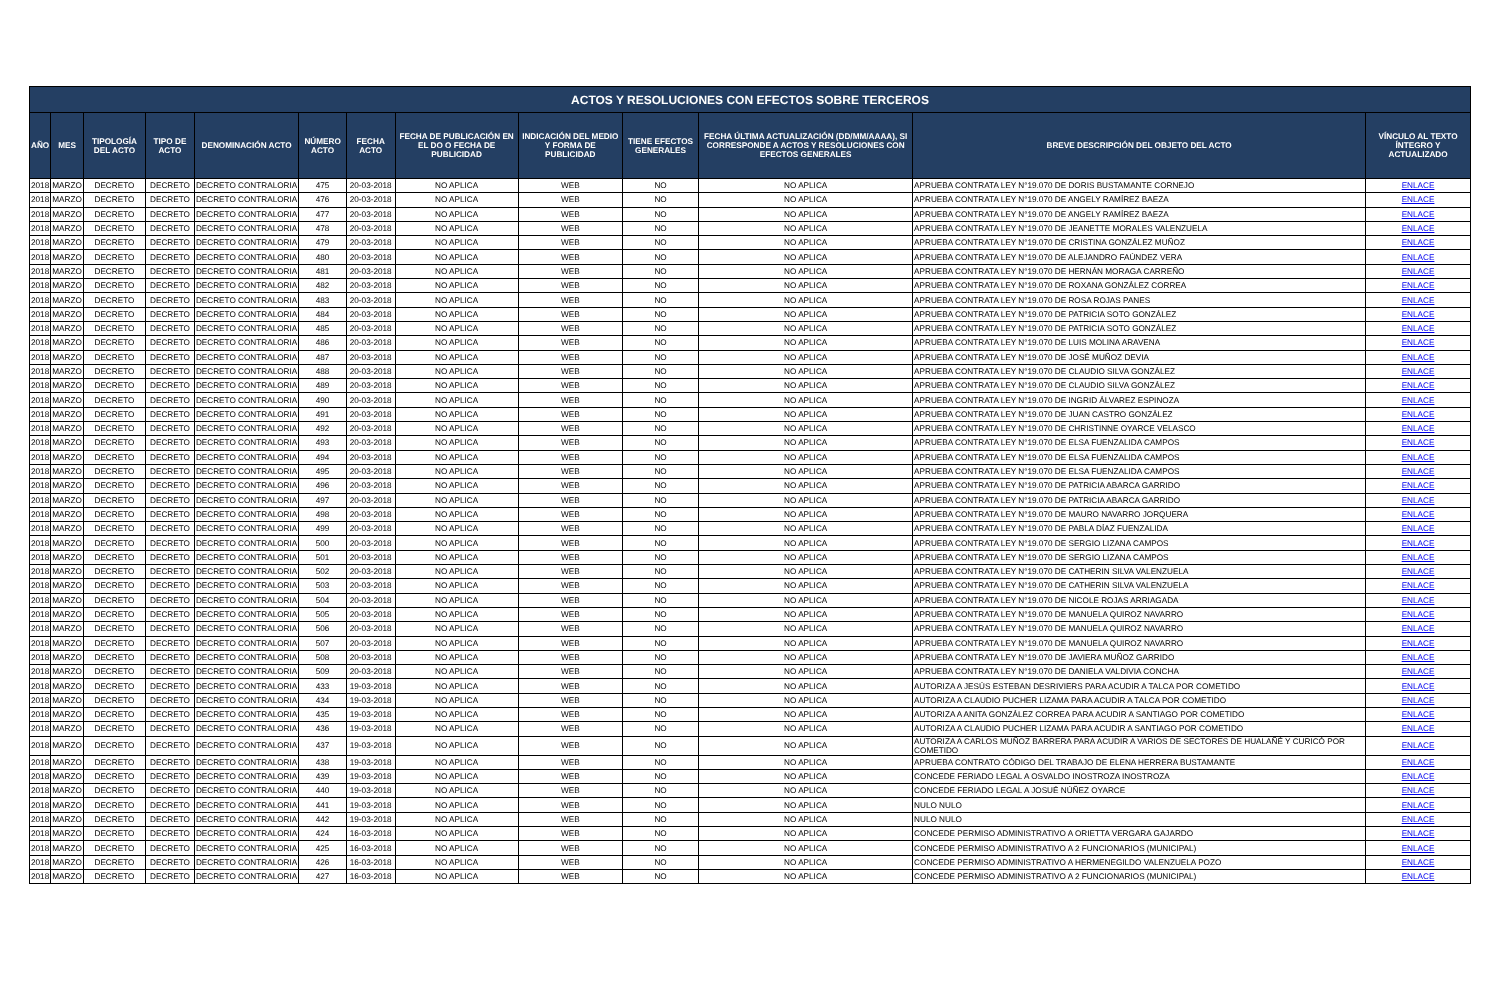| ACTOS Y RESOLUCIONES CON EFECTOS SOBRE TERCEROS | | | | | | | | | | | | |
| --- | --- | --- | --- | --- | --- | --- | --- | --- | --- | --- | --- | --- |
| AÑO | MES | TIPOLOGÍA DEL ACTO | TIPO DE ACTO | DENOMINACIÓN ACTO | NÚMERO ACTO | FECHA ACTO | FECHA DE PUBLICACIÓN EN EL DO O FECHA DE PUBLICIDAD | INDICACIÓN DEL MEDIO Y FORMA DE PUBLICIDAD | TIENE EFECTOS GENERALES | FECHA ÚLTIMA ACTUALIZACIÓN (DD/MM/AAAA), SI CORRESPONDE A ACTOS Y RESOLUCIONES CON EFECTOS GENERALES | BREVE DESCRIPCIÓN DEL OBJETO DEL ACTO | VÍNCULO AL TEXTO ÍNTEGRO Y ACTUALIZADO |
| 2018 | MARZO | DECRETO | DECRETO | DECRETO CONTRALORIA | 475 | 20-03-2018 | NO APLICA | WEB | NO | NO APLICA | APRUEBA CONTRATA LEY N°19.070 DE DORIS BUSTAMANTE CORNEJO | ENLACE |
| 2018 | MARZO | DECRETO | DECRETO | DECRETO CONTRALORIA | 476 | 20-03-2018 | NO APLICA | WEB | NO | NO APLICA | APRUEBA CONTRATA LEY N°19.070 DE ANGELY RAMÍREZ BAEZA | ENLACE |
| 2018 | MARZO | DECRETO | DECRETO | DECRETO CONTRALORIA | 477 | 20-03-2018 | NO APLICA | WEB | NO | NO APLICA | APRUEBA CONTRATA LEY N°19.070 DE ANGELY RAMÍREZ BAEZA | ENLACE |
| 2018 | MARZO | DECRETO | DECRETO | DECRETO CONTRALORIA | 478 | 20-03-2018 | NO APLICA | WEB | NO | NO APLICA | APRUEBA CONTRATA LEY N°19.070 DE JEANETTE MORALES VALENZUELA | ENLACE |
| 2018 | MARZO | DECRETO | DECRETO | DECRETO CONTRALORIA | 479 | 20-03-2018 | NO APLICA | WEB | NO | NO APLICA | APRUEBA CONTRATA LEY N°19.070 DE CRISTINA GONZÁLEZ MUÑOZ | ENLACE |
| 2018 | MARZO | DECRETO | DECRETO | DECRETO CONTRALORIA | 480 | 20-03-2018 | NO APLICA | WEB | NO | NO APLICA | APRUEBA CONTRATA LEY N°19.070 DE ALEJANDRO FAÚNDEZ VERA | ENLACE |
| 2018 | MARZO | DECRETO | DECRETO | DECRETO CONTRALORIA | 481 | 20-03-2018 | NO APLICA | WEB | NO | NO APLICA | APRUEBA CONTRATA LEY N°19.070 DE HERNÁN MORAGA CARREÑO | ENLACE |
| 2018 | MARZO | DECRETO | DECRETO | DECRETO CONTRALORIA | 482 | 20-03-2018 | NO APLICA | WEB | NO | NO APLICA | APRUEBA CONTRATA LEY N°19.070 DE ROXANA GONZÁLEZ CORREA | ENLACE |
| 2018 | MARZO | DECRETO | DECRETO | DECRETO CONTRALORIA | 483 | 20-03-2018 | NO APLICA | WEB | NO | NO APLICA | APRUEBA CONTRATA LEY N°19.070 DE ROSA ROJAS PANES | ENLACE |
| 2018 | MARZO | DECRETO | DECRETO | DECRETO CONTRALORIA | 484 | 20-03-2018 | NO APLICA | WEB | NO | NO APLICA | APRUEBA CONTRATA LEY N°19.070 DE PATRICIA SOTO GONZÁLEZ | ENLACE |
| 2018 | MARZO | DECRETO | DECRETO | DECRETO CONTRALORIA | 485 | 20-03-2018 | NO APLICA | WEB | NO | NO APLICA | APRUEBA CONTRATA LEY N°19.070 DE PATRICIA SOTO GONZÁLEZ | ENLACE |
| 2018 | MARZO | DECRETO | DECRETO | DECRETO CONTRALORIA | 486 | 20-03-2018 | NO APLICA | WEB | NO | NO APLICA | APRUEBA CONTRATA LEY N°19.070 DE LUIS MOLINA ARAVENA | ENLACE |
| 2018 | MARZO | DECRETO | DECRETO | DECRETO CONTRALORIA | 487 | 20-03-2018 | NO APLICA | WEB | NO | NO APLICA | APRUEBA CONTRATA LEY N°19.070 DE JOSÉ MUÑOZ DEVIA | ENLACE |
| 2018 | MARZO | DECRETO | DECRETO | DECRETO CONTRALORIA | 488 | 20-03-2018 | NO APLICA | WEB | NO | NO APLICA | APRUEBA CONTRATA LEY N°19.070 DE CLAUDIO SILVA GONZÁLEZ | ENLACE |
| 2018 | MARZO | DECRETO | DECRETO | DECRETO CONTRALORIA | 489 | 20-03-2018 | NO APLICA | WEB | NO | NO APLICA | APRUEBA CONTRATA LEY N°19.070 DE CLAUDIO SILVA GONZÁLEZ | ENLACE |
| 2018 | MARZO | DECRETO | DECRETO | DECRETO CONTRALORIA | 490 | 20-03-2018 | NO APLICA | WEB | NO | NO APLICA | APRUEBA CONTRATA LEY N°19.070 DE INGRID ÁLVAREZ ESPINOZA | ENLACE |
| 2018 | MARZO | DECRETO | DECRETO | DECRETO CONTRALORIA | 491 | 20-03-2018 | NO APLICA | WEB | NO | NO APLICA | APRUEBA CONTRATA LEY N°19.070 DE JUAN CASTRO GONZÁLEZ | ENLACE |
| 2018 | MARZO | DECRETO | DECRETO | DECRETO CONTRALORIA | 492 | 20-03-2018 | NO APLICA | WEB | NO | NO APLICA | APRUEBA CONTRATA LEY N°19.070 DE CHRISTINNE OYARCE VELASCO | ENLACE |
| 2018 | MARZO | DECRETO | DECRETO | DECRETO CONTRALORIA | 493 | 20-03-2018 | NO APLICA | WEB | NO | NO APLICA | APRUEBA CONTRATA LEY N°19.070 DE ELSA FUENZALIDA CAMPOS | ENLACE |
| 2018 | MARZO | DECRETO | DECRETO | DECRETO CONTRALORIA | 494 | 20-03-2018 | NO APLICA | WEB | NO | NO APLICA | APRUEBA CONTRATA LEY N°19.070 DE ELSA FUENZALIDA CAMPOS | ENLACE |
| 2018 | MARZO | DECRETO | DECRETO | DECRETO CONTRALORIA | 495 | 20-03-2018 | NO APLICA | WEB | NO | NO APLICA | APRUEBA CONTRATA LEY N°19.070 DE ELSA FUENZALIDA CAMPOS | ENLACE |
| 2018 | MARZO | DECRETO | DECRETO | DECRETO CONTRALORIA | 496 | 20-03-2018 | NO APLICA | WEB | NO | NO APLICA | APRUEBA CONTRATA LEY N°19.070 DE PATRICIA ABARCA GARRIDO | ENLACE |
| 2018 | MARZO | DECRETO | DECRETO | DECRETO CONTRALORIA | 497 | 20-03-2018 | NO APLICA | WEB | NO | NO APLICA | APRUEBA CONTRATA LEY N°19.070 DE PATRICIA ABARCA GARRIDO | ENLACE |
| 2018 | MARZO | DECRETO | DECRETO | DECRETO CONTRALORIA | 498 | 20-03-2018 | NO APLICA | WEB | NO | NO APLICA | APRUEBA CONTRATA LEY N°19.070 DE MAURO NAVARRO JORQUERA | ENLACE |
| 2018 | MARZO | DECRETO | DECRETO | DECRETO CONTRALORIA | 499 | 20-03-2018 | NO APLICA | WEB | NO | NO APLICA | APRUEBA CONTRATA LEY N°19.070 DE PABLA DÍAZ FUENZALIDA | ENLACE |
| 2018 | MARZO | DECRETO | DECRETO | DECRETO CONTRALORIA | 500 | 20-03-2018 | NO APLICA | WEB | NO | NO APLICA | APRUEBA CONTRATA LEY N°19.070 DE SERGIO LIZANA CAMPOS | ENLACE |
| 2018 | MARZO | DECRETO | DECRETO | DECRETO CONTRALORIA | 501 | 20-03-2018 | NO APLICA | WEB | NO | NO APLICA | APRUEBA CONTRATA LEY N°19.070 DE SERGIO LIZANA CAMPOS | ENLACE |
| 2018 | MARZO | DECRETO | DECRETO | DECRETO CONTRALORIA | 502 | 20-03-2018 | NO APLICA | WEB | NO | NO APLICA | APRUEBA CONTRATA LEY N°19.070 DE CATHERIN SILVA VALENZUELA | ENLACE |
| 2018 | MARZO | DECRETO | DECRETO | DECRETO CONTRALORIA | 503 | 20-03-2018 | NO APLICA | WEB | NO | NO APLICA | APRUEBA CONTRATA LEY N°19.070 DE CATHERIN SILVA VALENZUELA | ENLACE |
| 2018 | MARZO | DECRETO | DECRETO | DECRETO CONTRALORIA | 504 | 20-03-2018 | NO APLICA | WEB | NO | NO APLICA | APRUEBA CONTRATA LEY N°19.070 DE NICOLE ROJAS ARRIAGADA | ENLACE |
| 2018 | MARZO | DECRETO | DECRETO | DECRETO CONTRALORIA | 505 | 20-03-2018 | NO APLICA | WEB | NO | NO APLICA | APRUEBA CONTRATA LEY N°19.070 DE MANUELA QUIROZ NAVARRO | ENLACE |
| 2018 | MARZO | DECRETO | DECRETO | DECRETO CONTRALORIA | 506 | 20-03-2018 | NO APLICA | WEB | NO | NO APLICA | APRUEBA CONTRATA LEY N°19.070 DE MANUELA QUIROZ NAVARRO | ENLACE |
| 2018 | MARZO | DECRETO | DECRETO | DECRETO CONTRALORIA | 507 | 20-03-2018 | NO APLICA | WEB | NO | NO APLICA | APRUEBA CONTRATA LEY N°19.070 DE MANUELA QUIROZ NAVARRO | ENLACE |
| 2018 | MARZO | DECRETO | DECRETO | DECRETO CONTRALORIA | 508 | 20-03-2018 | NO APLICA | WEB | NO | NO APLICA | APRUEBA CONTRATA LEY N°19.070 DE JAVIERA MUÑOZ GARRIDO | ENLACE |
| 2018 | MARZO | DECRETO | DECRETO | DECRETO CONTRALORIA | 509 | 20-03-2018 | NO APLICA | WEB | NO | NO APLICA | APRUEBA CONTRATA LEY N°19.070 DE DANIELA VALDIVIA CONCHA | ENLACE |
| 2018 | MARZO | DECRETO | DECRETO | DECRETO CONTRALORIA | 433 | 19-03-2018 | NO APLICA | WEB | NO | NO APLICA | AUTORIZA A JESÚS ESTEBAN DESRIVIERS PARA ACUDIR A TALCA POR COMETIDO | ENLACE |
| 2018 | MARZO | DECRETO | DECRETO | DECRETO CONTRALORIA | 434 | 19-03-2018 | NO APLICA | WEB | NO | NO APLICA | AUTORIZA A CLAUDIO PUCHER LIZAMA PARA ACUDIR A TALCA POR COMETIDO | ENLACE |
| 2018 | MARZO | DECRETO | DECRETO | DECRETO CONTRALORIA | 435 | 19-03-2018 | NO APLICA | WEB | NO | NO APLICA | AUTORIZA A ANITA GONZÁLEZ CORREA PARA ACUDIR A SANTIAGO POR COMETIDO | ENLACE |
| 2018 | MARZO | DECRETO | DECRETO | DECRETO CONTRALORIA | 436 | 19-03-2018 | NO APLICA | WEB | NO | NO APLICA | AUTORIZA A CLAUDIO PUCHER LIZAMA PARA ACUDIR A SANTIAGO POR COMETIDO | ENLACE |
| 2018 | MARZO | DECRETO | DECRETO | DECRETO CONTRALORIA | 437 | 19-03-2018 | NO APLICA | WEB | NO | NO APLICA | AUTORIZA A CARLOS MUÑOZ BARRERA PARA ACUDIR A VARIOS DE SECTORES DE HUALAÑÉ Y CURICÓ POR COMETIDO | ENLACE |
| 2018 | MARZO | DECRETO | DECRETO | DECRETO CONTRALORIA | 438 | 19-03-2018 | NO APLICA | WEB | NO | NO APLICA | APRUEBA CONTRATO CÓDIGO DEL TRABAJO DE ELENA HERRERA BUSTAMANTE | ENLACE |
| 2018 | MARZO | DECRETO | DECRETO | DECRETO CONTRALORIA | 439 | 19-03-2018 | NO APLICA | WEB | NO | NO APLICA | CONCEDE FERIADO LEGAL A OSVALDO INOSTROZA INOSTROZA | ENLACE |
| 2018 | MARZO | DECRETO | DECRETO | DECRETO CONTRALORIA | 440 | 19-03-2018 | NO APLICA | WEB | NO | NO APLICA | CONCEDE FERIADO LEGAL A JOSUÉ NÚÑEZ OYARCE | ENLACE |
| 2018 | MARZO | DECRETO | DECRETO | DECRETO CONTRALORIA | 441 | 19-03-2018 | NO APLICA | WEB | NO | NO APLICA | NULO NULO | ENLACE |
| 2018 | MARZO | DECRETO | DECRETO | DECRETO CONTRALORIA | 442 | 19-03-2018 | NO APLICA | WEB | NO | NO APLICA | NULO NULO | ENLACE |
| 2018 | MARZO | DECRETO | DECRETO | DECRETO CONTRALORIA | 424 | 16-03-2018 | NO APLICA | WEB | NO | NO APLICA | CONCEDE PERMISO ADMINISTRATIVO A ORIETTA VERGARA GAJARDO | ENLACE |
| 2018 | MARZO | DECRETO | DECRETO | DECRETO CONTRALORIA | 425 | 16-03-2018 | NO APLICA | WEB | NO | NO APLICA | CONCEDE PERMISO ADMINISTRATIVO A 2 FUNCIONARIOS (MUNICIPAL) | ENLACE |
| 2018 | MARZO | DECRETO | DECRETO | DECRETO CONTRALORIA | 426 | 16-03-2018 | NO APLICA | WEB | NO | NO APLICA | CONCEDE PERMISO ADMINISTRATIVO A HERMENEGILDO VALENZUELA POZO | ENLACE |
| 2018 | MARZO | DECRETO | DECRETO | DECRETO CONTRALORIA | 427 | 16-03-2018 | NO APLICA | WEB | NO | NO APLICA | CONCEDE PERMISO ADMINISTRATIVO A 2 FUNCIONARIOS (MUNICIPAL) | ENLACE |